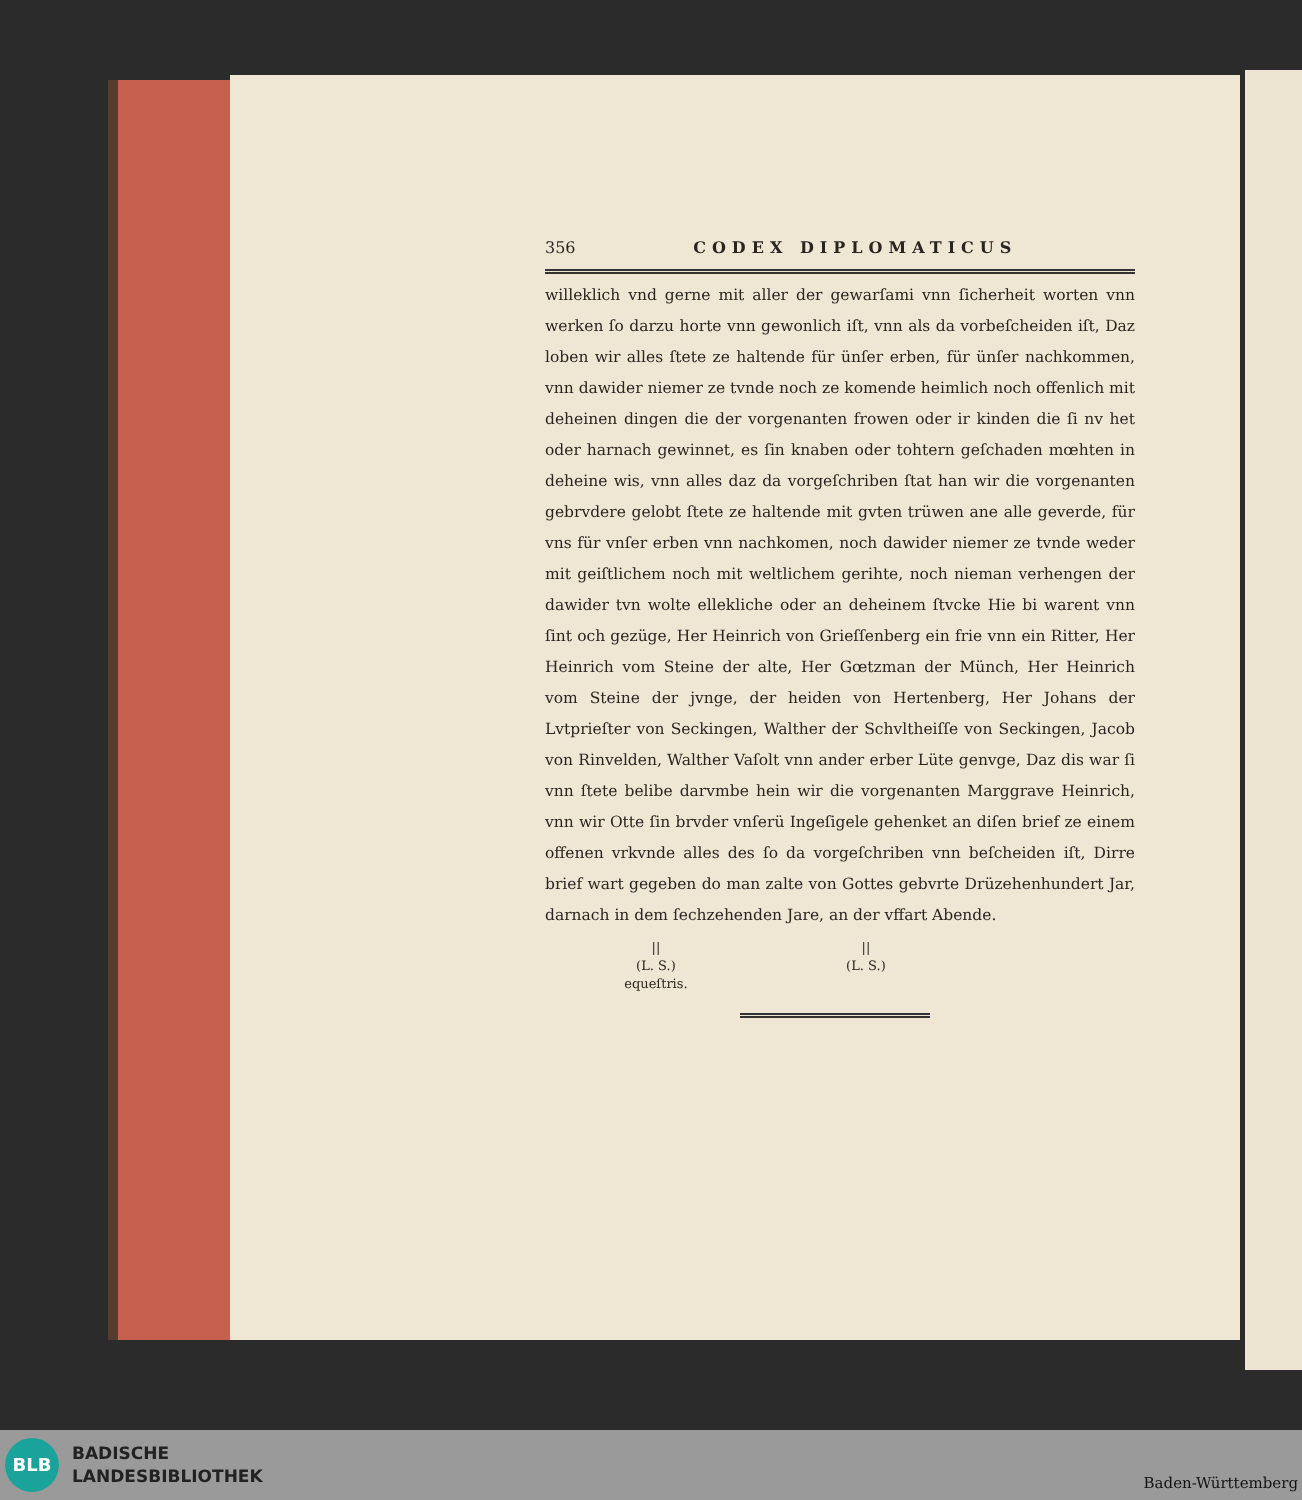356 CODEX DIPLOMATICUS
willeklich vnd gerne mit aller der gewarſami vnn ſicherheit worten vnn werken ſo darzu horte vnn gewonlich iſt, vnn als da vorbeſcheiden iſt, Daz loben wir alles ſtete ze haltende für ünſer erben, für ünſer nachkommen, vnn dawider niemer ze tvnde noch ze komende heimlich noch offenlich mit deheinen dingen die der vorgenanten frowen oder ir kinden die ſi nv het oder harnach gewinnet, es ſin knaben oder tohtern geſchaden mœhten in deheine wis, vnn alles daz da vorgeſchriben ſtat han wir die vorgenanten gebrvdere gelobt ſtete ze haltende mit gvten trüwen ane alle geverde, für vns für vnſer erben vnn nachkomen, noch dawider niemer ze tvnde weder mit geiſtlichem noch mit weltlichem gerihte, noch nieman verhengen der dawider tvn wolte ellekliche oder an deheinem ſtvcke Hie bi warent vnn ſint och gezüge, Her Heinrich von Grieſſenberg ein frie vnn ein Ritter, Her Heinrich vom Steine der alte, Her Gœtzman der Münch, Her Heinrich vom Steine der jvnge, der heiden von Hertenberg, Her Johans der Lvtprieſter von Seckingen, Walther der Schvltheiſſe von Seckingen, Jacob von Rinvelden, Walther Vaſolt vnn ander erber Lüte genvge, Daz dis war ſi vnn ſtete belibe darvmbe hein wir die vorgenanten Marggrave Heinrich, vnn wir Otte ſin brvder vnſerü Ingeſigele gehenket an diſen brief ze einem offenen vrkvnde alles des ſo da vorgeſchriben vnn beſcheiden iſt, Dirre brief wart gegeben do man zalte von Gottes gebvrte Drüzehenhundert Jar, darnach in dem ſechzehenden Jare, an der vffart Abende.
||
(L. S.)
equeſtris.
||
(L. S.)
BLB
BADISCHE
LANDESBIBLIOTHEK
Baden-Württemberg